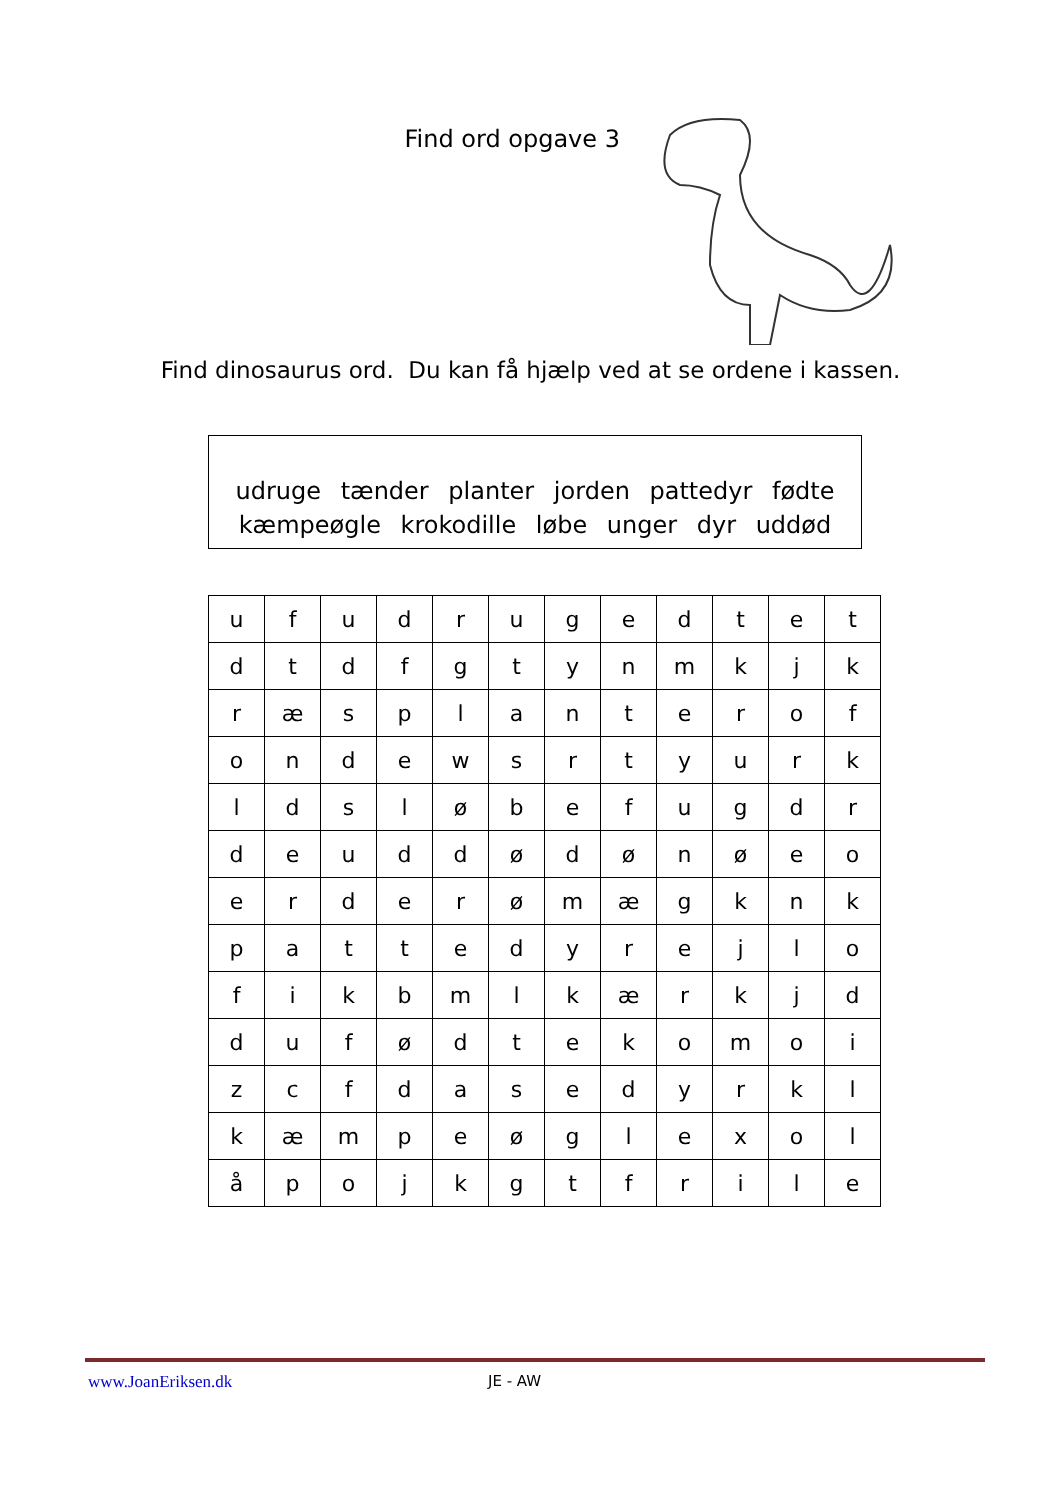Find ord opgave 3
Find dinosaurus ord. Du kan få hjælp ved at se ordene i kassen.
udruge tænder planter jorden pattedyr fødte
kæmpeøgle krokodille løbe unger dyr uddød
| u | f | u | d | r | u | g | e | d | t | e | t |
| d | t | d | f | g | t | y | n | m | k | j | k |
| r | æ | s | p | l | a | n | t | e | r | o | f |
| o | n | d | e | w | s | r | t | y | u | r | k |
| l | d | s | l | ø | b | e | f | u | g | d | r |
| d | e | u | d | d | ø | d | ø | n | ø | e | o |
| e | r | d | e | r | ø | m | æ | g | k | n | k |
| p | a | t | t | e | d | y | r | e | j | l | o |
| f | i | k | b | m | l | k | æ | r | k | j | d |
| d | u | f | ø | d | t | e | k | o | m | o | i |
| z | c | f | d | a | s | e | d | y | r | k | l |
| k | æ | m | p | e | ø | g | l | e | x | o | l |
| å | p | o | j | k | g | t | f | r | i | l | e |
www.JoanEriksen.dk JE - AW